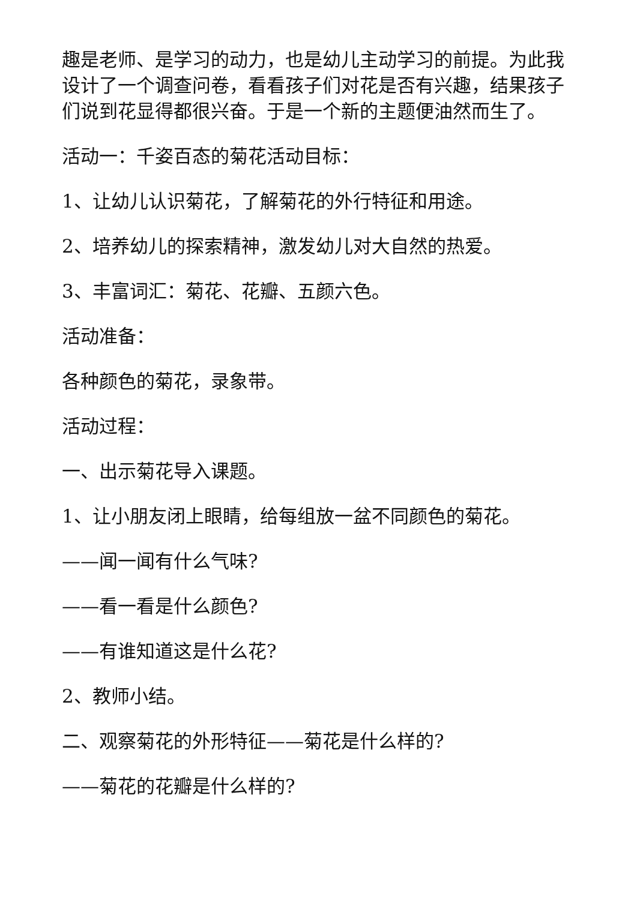趣是老师、是学习的动力，也是幼儿主动学习的前提。为此我设计了一个调查问卷，看看孩子们对花是否有兴趣，结果孩子们说到花显得都很兴奋。于是一个新的主题便油然而生了。
活动一：千姿百态的菊花活动目标：
1、让幼儿认识菊花，了解菊花的外行特征和用途。
2、培养幼儿的探索精神，激发幼儿对大自然的热爱。
3、丰富词汇：菊花、花瓣、五颜六色。
活动准备：
各种颜色的菊花，录象带。
活动过程：
一、出示菊花导入课题。
1、让小朋友闭上眼睛，给每组放一盆不同颜色的菊花。
——闻一闻有什么气味?
——看一看是什么颜色?
——有谁知道这是什么花?
2、教师小结。
二、观察菊花的外形特征——菊花是什么样的?
——菊花的花瓣是什么样的?